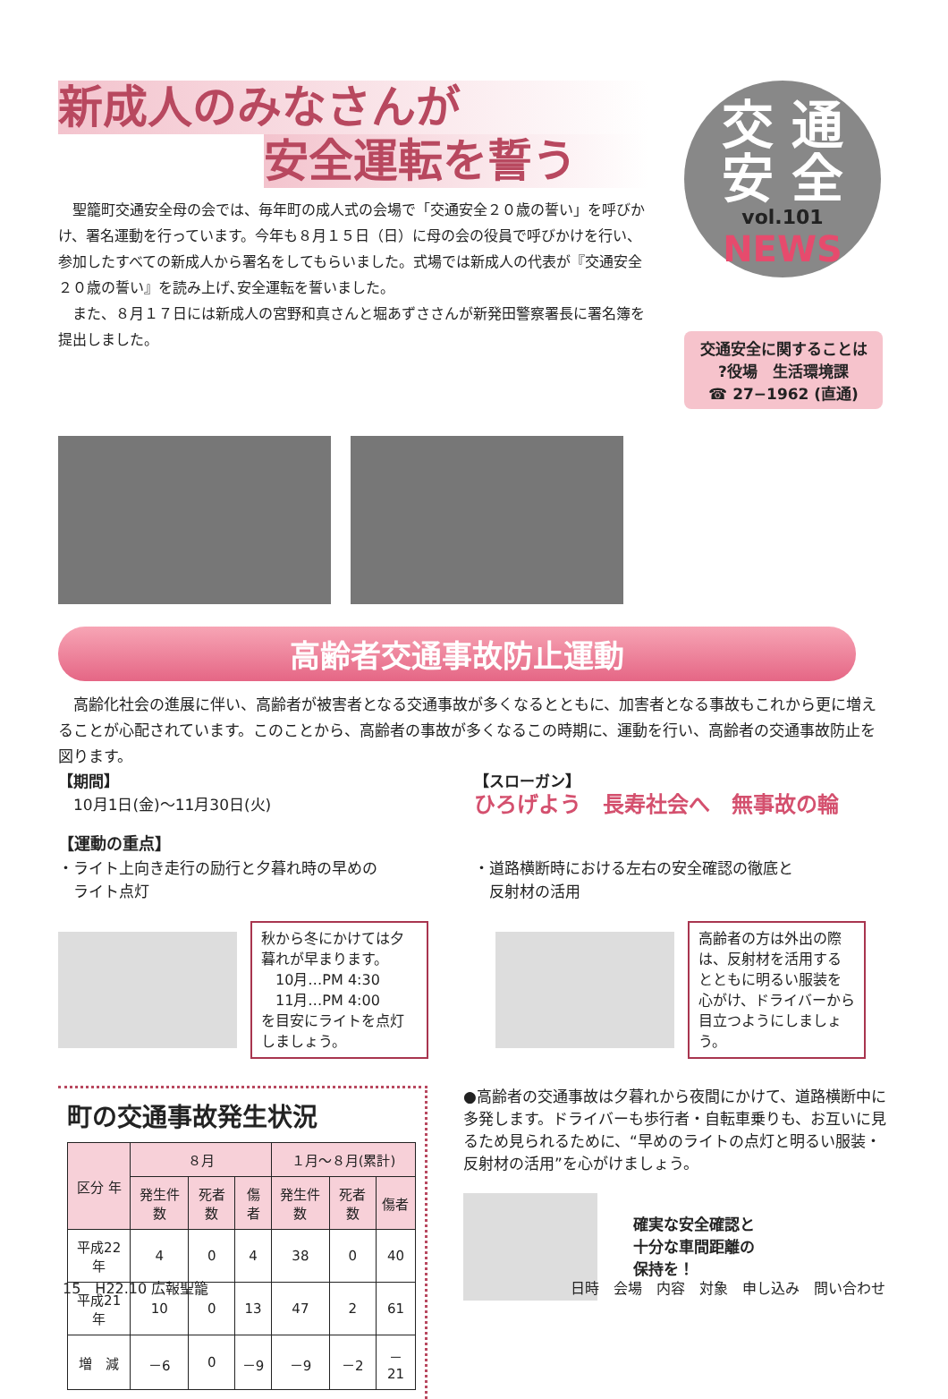新成人のみなさんが
安全運転を誓う
　聖籠町交通安全母の会では、毎年町の成人式の会場で「交通安全２０歳の誓い」を呼びかけ、署名運動を行っています。今年も８月１５日（日）に母の会の役員で呼びかけを行い、参加したすべての新成人から署名をしてもらいました。式場では新成人の代表が『交通安全２０歳の誓い』を読み上げ､安全運転を誓いました。
　また、８月１７日には新成人の宮野和真さんと堀あずささんが新発田警察署長に署名簿を提出しました。
交 通
安 全
vol.101
NEWS
交通安全に関することは
?役場　生活環境課
☎ 27−1962 (直通)
高齢者交通事故防止運動
　高齢化社会の進展に伴い、高齢者が被害者となる交通事故が多くなるとともに、加害者となる事故もこれから更に増えることが心配されています。このことから、高齢者の事故が多くなるこの時期に、運動を行い、高齢者の交通事故防止を図ります。
【期間】
　10月1日(金)～11月30日(火)
【スローガン】
ひろげよう　長寿社会へ　無事故の輪
【運動の重点】
・ライト上向き走行の励行と夕暮れ時の早めの
　ライト点灯
・道路横断時における左右の安全確認の徹底と
　反射材の活用
秋から冬にかけては夕暮れが早まります。
　10月…PM 4:30
　11月…PM 4:00
を目安にライトを点灯しましょう。
高齢者の方は外出の際は、反射材を活用するとともに明るい服装を心がけ、ドライバーから目立つようにしましょう。
町の交通事故発生状況
| 区分 年 | ８月 | | | １月～８月(累計) | | |
| --- | --- | --- | --- | --- | --- | --- |
| | 発生件数 | 死者数 | 傷者 | 発生件数 | 死者数 | 傷者 |
| 平成22年 | 4 | 0 | 4 | 38 | 0 | 40 |
| 平成21年 | 10 | 0 | 13 | 47 | 2 | 61 |
| 増 減 | －6 | 0 | －9 | －9 | －2 | －21 |
●高齢者の交通事故は夕暮れから夜間にかけて、道路横断中に多発します。ドライバーも歩行者・自転車乗りも、お互いに見るため見られるために、“早めのライトの点灯と明るい服装・反射材の活用”を心がけましょう。
確実な安全確認と
十分な車間距離の
保持を！
15　H22.10 広報聖籠 日時　会場　内容　対象　申し込み　問い合わせ